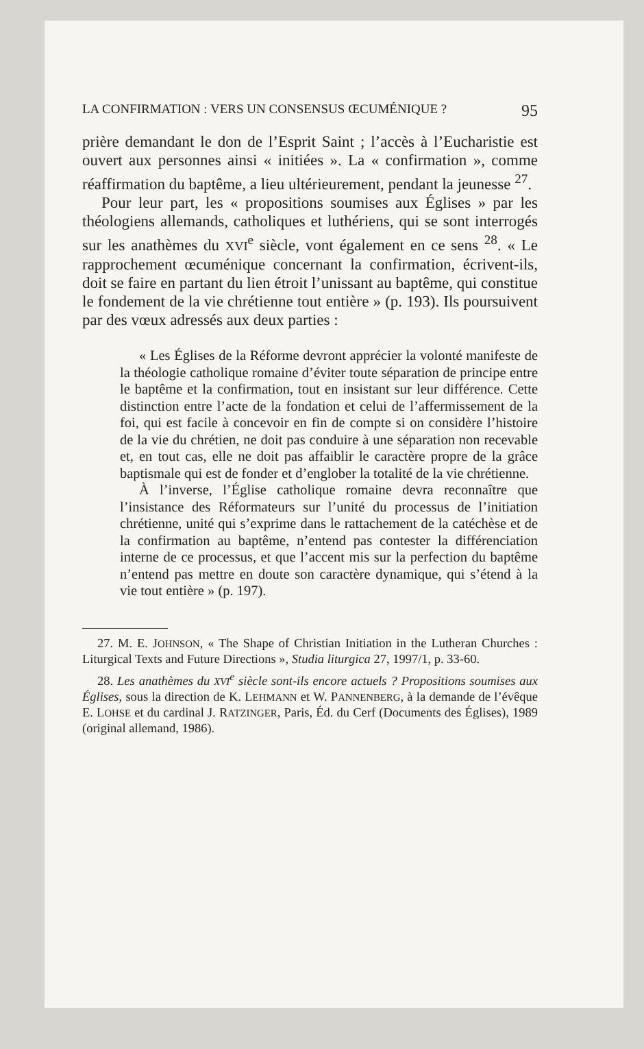LA CONFIRMATION : VERS UN CONSENSUS ŒCUMÉNIQUE ? 95
prière demandant le don de l’Esprit Saint ; l’accès à l’Eucharistie est ouvert aux personnes ainsi « initiées ». La « confirmation », comme réaffirmation du baptême, a lieu ultérieurement, pendant la jeunesse <sup>27</sup>.
Pour leur part, les « propositions soumises aux Églises » par les théologiens allemands, catholiques et luthériens, qui se sont interrogés sur les anathèmes du XVI<sup>e</sup> siècle, vont également en ce sens <sup>28</sup>. « Le rapprochement œcuménique concernant la confirmation, écrivent-ils, doit se faire en partant du lien étroit l’unissant au baptême, qui constitue le fondement de la vie chrétienne tout entière » (p. 193). Ils poursuivent par des vœux adressés aux deux parties :
« Les Églises de la Réforme devront apprécier la volonté manifeste de la théologie catholique romaine d’éviter toute séparation de principe entre le baptême et la confirmation, tout en insistant sur leur différence. Cette distinction entre l’acte de la fondation et celui de l’affermissement de la foi, qui est facile à concevoir en fin de compte si on considère l’histoire de la vie du chrétien, ne doit pas conduire à une séparation non recevable et, en tout cas, elle ne doit pas affaiblir le caractère propre de la grâce baptismale qui est de fonder et d’englober la totalité de la vie chrétienne.
À l’inverse, l’Église catholique romaine devra reconnaître que l’insistance des Réformateurs sur l’unité du processus de l’initiation chrétienne, unité qui s’exprime dans le rattachement de la catéchèse et de la confirmation au baptême, n’entend pas contester la différenciation interne de ce processus, et que l’accent mis sur la perfection du baptême n’entend pas mettre en doute son caractère dynamique, qui s’étend à la vie tout entière » (p. 197).
27. M. E. JOHNSON, « The Shape of Christian Initiation in the Lutheran Churches : Liturgical Texts and Future Directions », Studia liturgica 27, 1997/1, p. 33-60.
28. Les anathèmes du XVI<sup>e</sup> siècle sont-ils encore actuels ? Propositions soumises aux Églises, sous la direction de K. LEHMANN et W. PANNENBERG, à la demande de l’évêque E. LOHSE et du cardinal J. RATZINGER, Paris, Éd. du Cerf (Documents des Églises), 1989 (original allemand, 1986).